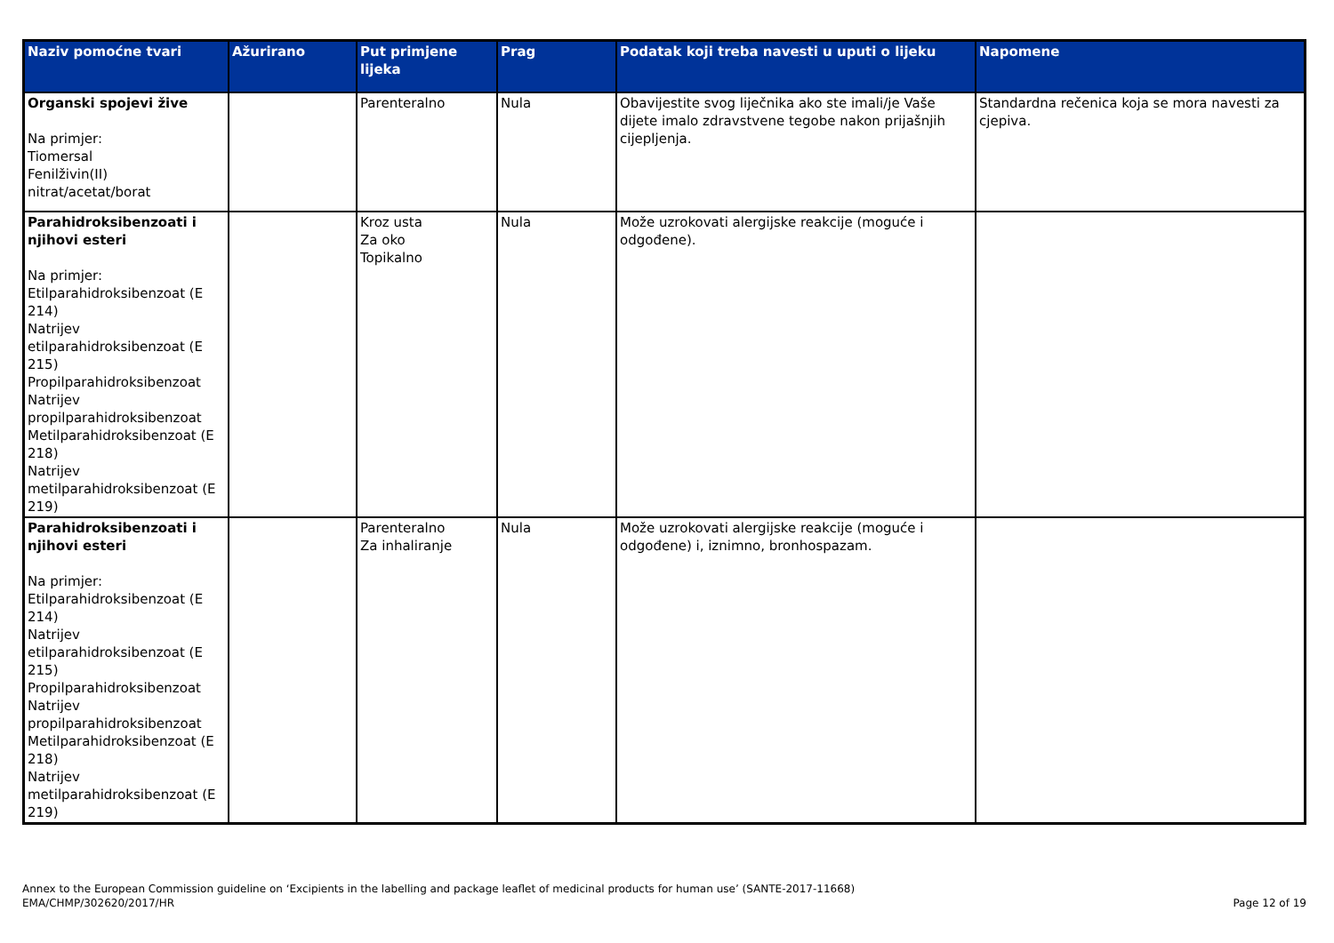| Naziv pomoćne tvari | Ažurirano | Put primjene lijeka | Prag | Podatak koji treba navesti u uputi o lijeku | Napomene |
| --- | --- | --- | --- | --- | --- |
| Organski spojevi žive Na primjer: Tiomersal Fenilživin(II) nitrat/acetat/borat | | Parenteralno | Nula | Obavijestite svog liječnika ako ste imali/je Vaše dijete imalo zdravstvene tegobe nakon prijašnjih cijepljenja. | Standardna rečenica koja se mora navesti za cjepiva. |
| Parahidroksibenzoati i njihovi esteri Na primjer: Etilparahidroksibenzoat (E 214) Natrijev etilparahidroksibenzoat (E 215) Propilparahidroksibenzoat Natrijev propilparahidroksibenzoat Metilparahidroksibenzoat (E 218) Natrijev metilparahidroksibenzoat (E 219) | | Kroz usta Za oko Topikalno | Nula | Može uzrokovati alergijske reakcije (moguće i odgođene). | |
| Parahidroksibenzoati i njihovi esteri Na primjer: Etilparahidroksibenzoat (E 214) Natrijev etilparahidroksibenzoat (E 215) Propilparahidroksibenzoat Natrijev propilparahidroksibenzoat Metilparahidroksibenzoat (E 218) Natrijev metilparahidroksibenzoat (E 219) | | Parenteralno Za inhaliranje | Nula | Može uzrokovati alergijske reakcije (moguće i odgođene) i, iznimno, bronhospazam. | |
Annex to the European Commission guideline on ‘Excipients in the labelling and package leaflet of medicinal products for human use’ (SANTE-2017-11668)
EMA/CHMP/302620/2017/HR
Page 12 of 19